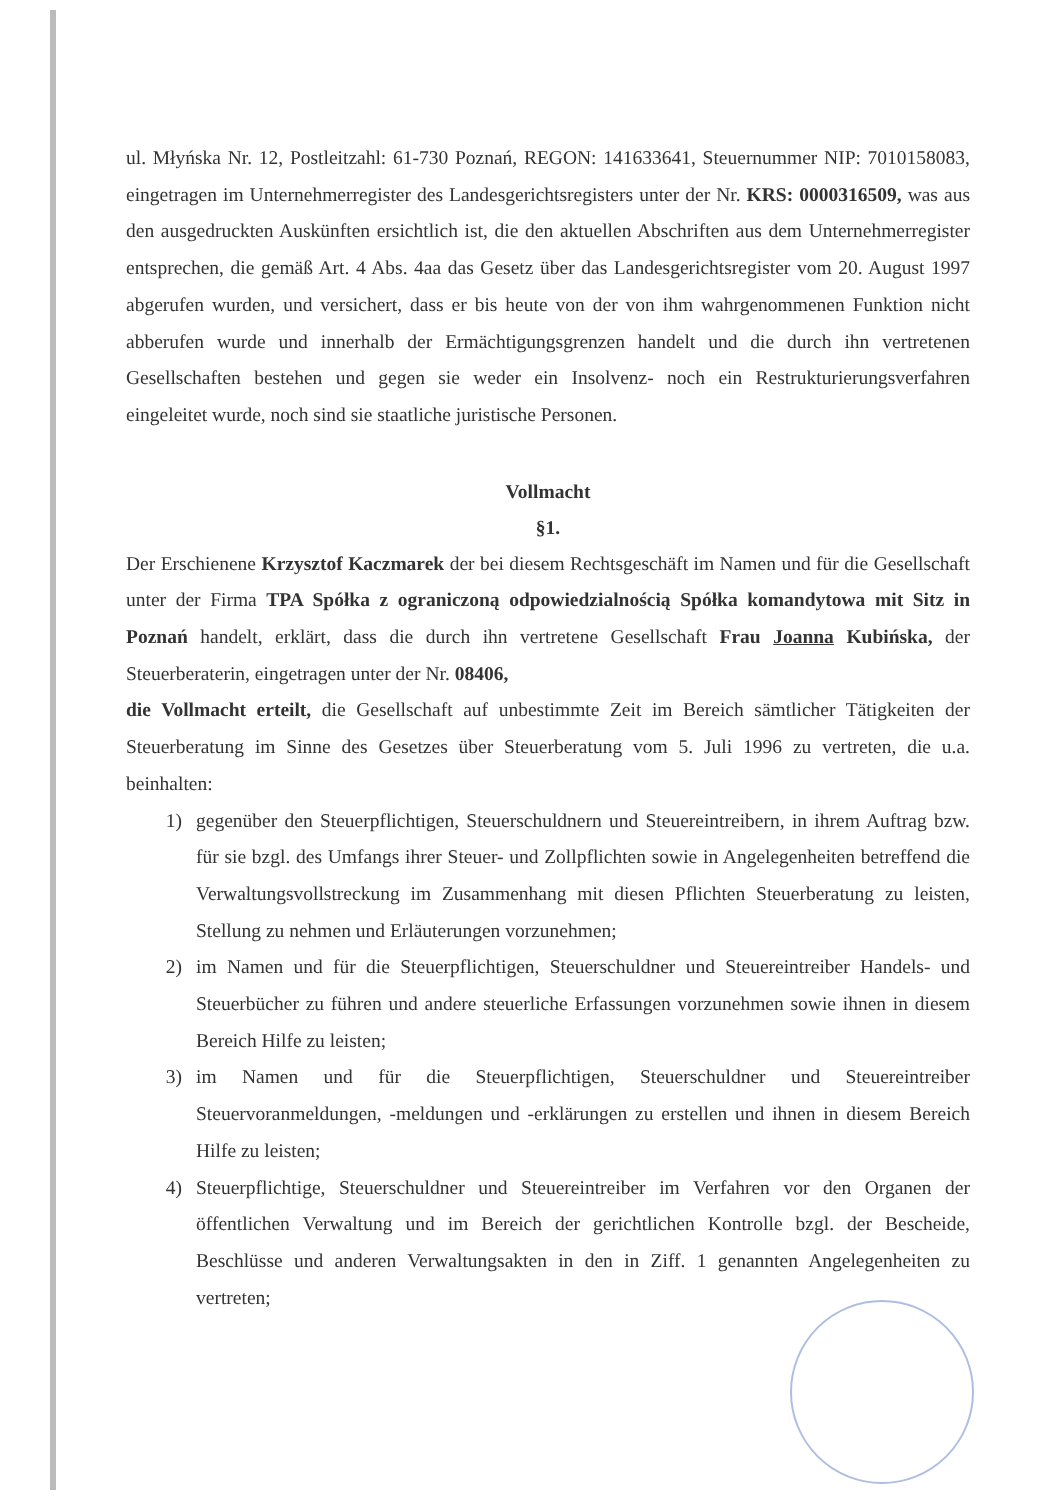ul. Młyńska Nr. 12, Postleitzahl: 61-730 Poznań, REGON: 141633641, Steuernummer NIP: 7010158083, eingetragen im Unternehmerregister des Landesgerichtsregisters unter der Nr. KRS: 0000316509, was aus den ausgedruckten Auskünften ersichtlich ist, die den aktuellen Abschriften aus dem Unternehmerregister entsprechen, die gemäß Art. 4 Abs. 4aa das Gesetz über das Landesgerichtsregister vom 20. August 1997 abgerufen wurden, und versichert, dass er bis heute von der von ihm wahrgenommenen Funktion nicht abberufen wurde und innerhalb der Ermächtigungsgrenzen handelt und die durch ihn vertretenen Gesellschaften bestehen und gegen sie weder ein Insolvenz- noch ein Restrukturierungsverfahren eingeleitet wurde, noch sind sie staatliche juristische Personen.
Vollmacht
§1.
Der Erschienene Krzysztof Kaczmarek der bei diesem Rechtsgeschäft im Namen und für die Gesellschaft unter der Firma TPA Spółka z ograniczoną odpowiedzialnością Spółka komandytowa mit Sitz in Poznań handelt, erklärt, dass die durch ihn vertretene Gesellschaft Frau Joanna Kubińska, der Steuerberaterin, eingetragen unter der Nr. 08406,
die Vollmacht erteilt, die Gesellschaft auf unbestimmte Zeit im Bereich sämtlicher Tätigkeiten der Steuerberatung im Sinne des Gesetzes über Steuerberatung vom 5. Juli 1996 zu vertreten, die u.a. beinhalten:
1) gegenüber den Steuerpflichtigen, Steuerschuldnern und Steuereintreibern, in ihrem Auftrag bzw. für sie bzgl. des Umfangs ihrer Steuer- und Zollpflichten sowie in Angelegenheiten betreffend die Verwaltungsvollstreckung im Zusammenhang mit diesen Pflichten Steuerberatung zu leisten, Stellung zu nehmen und Erläuterungen vorzunehmen;
2) im Namen und für die Steuerpflichtigen, Steuerschuldner und Steuereintreiber Handels- und Steuerbücher zu führen und andere steuerliche Erfassungen vorzunehmen sowie ihnen in diesem Bereich Hilfe zu leisten;
3) im Namen und für die Steuerpflichtigen, Steuerschuldner und Steuereintreiber Steuervoranmeldungen, -meldungen und -erklärungen zu erstellen und ihnen in diesem Bereich Hilfe zu leisten;
4) Steuerpflichtige, Steuerschuldner und Steuereintreiber im Verfahren vor den Organen der öffentlichen Verwaltung und im Bereich der gerichtlichen Kontrolle bzgl. der Bescheide, Beschlüsse und anderen Verwaltungsakten in den in Ziff. 1 genannten Angelegenheiten zu vertreten;